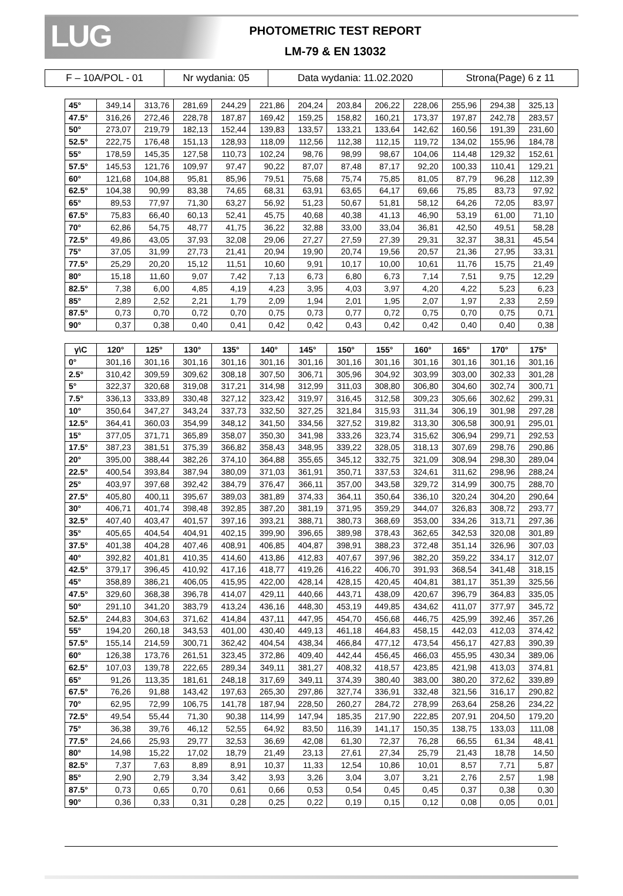LUG
PHOTOMETRIC TEST REPORT
LM-79 & EN 13032
| F – 10A/POL - 01 | Nr wydania: 05 | Data wydania: 11.02.2020 | Strona(Page) 6 z 11 |
| 45° | 349,14 | 313,76 | 281,69 | 244,29 | 221,86 | 204,24 | 203,84 | 206,22 | 228,06 | 255,96 | 294,38 | 325,13 |
| 47.5° | 316,26 | 272,46 | 228,78 | 187,87 | 169,42 | 159,25 | 158,82 | 160,21 | 173,37 | 197,87 | 242,78 | 283,57 |
| 50° | 273,07 | 219,79 | 182,13 | 152,44 | 139,83 | 133,57 | 133,21 | 133,64 | 142,62 | 160,56 | 191,39 | 231,60 |
| 52.5° | 222,75 | 176,48 | 151,13 | 128,93 | 118,09 | 112,56 | 112,38 | 112,15 | 119,72 | 134,02 | 155,96 | 184,78 |
| 55° | 178,59 | 145,35 | 127,58 | 110,73 | 102,24 | 98,76 | 98,99 | 98,67 | 104,06 | 114,48 | 129,32 | 152,61 |
| 57.5° | 145,53 | 121,76 | 109,97 | 97,47 | 90,22 | 87,07 | 87,48 | 87,17 | 92,20 | 100,33 | 110,41 | 129,21 |
| 60° | 121,68 | 104,88 | 95,81 | 85,96 | 79,51 | 75,68 | 75,74 | 75,85 | 81,05 | 87,79 | 96,28 | 112,39 |
| 62.5° | 104,38 | 90,99 | 83,38 | 74,65 | 68,31 | 63,91 | 63,65 | 64,17 | 69,66 | 75,85 | 83,73 | 97,92 |
| 65° | 89,53 | 77,97 | 71,30 | 63,27 | 56,92 | 51,23 | 50,67 | 51,81 | 58,12 | 64,26 | 72,05 | 83,97 |
| 67.5° | 75,83 | 66,40 | 60,13 | 52,41 | 45,75 | 40,68 | 40,38 | 41,13 | 46,90 | 53,19 | 61,00 | 71,10 |
| 70° | 62,86 | 54,75 | 48,77 | 41,75 | 36,22 | 32,88 | 33,00 | 33,04 | 36,81 | 42,50 | 49,51 | 58,28 |
| 72.5° | 49,86 | 43,05 | 37,93 | 32,08 | 29,06 | 27,27 | 27,59 | 27,39 | 29,31 | 32,37 | 38,31 | 45,54 |
| 75° | 37,05 | 31,99 | 27,73 | 21,41 | 20,94 | 19,90 | 20,74 | 19,56 | 20,57 | 21,36 | 27,95 | 33,31 |
| 77.5° | 25,29 | 20,20 | 15,12 | 11,51 | 10,60 | 9,91 | 10,17 | 10,00 | 10,61 | 11,76 | 15,75 | 21,49 |
| 80° | 15,18 | 11,60 | 9,07 | 7,42 | 7,13 | 6,73 | 6,80 | 6,73 | 7,14 | 7,51 | 9,75 | 12,29 |
| 82.5° | 7,38 | 6,00 | 4,85 | 4,19 | 4,23 | 3,95 | 4,03 | 3,97 | 4,20 | 4,22 | 5,23 | 6,23 |
| 85° | 2,89 | 2,52 | 2,21 | 1,79 | 2,09 | 1,94 | 2,01 | 1,95 | 2,07 | 1,97 | 2,33 | 2,59 |
| 87.5° | 0,73 | 0,70 | 0,72 | 0,70 | 0,75 | 0,73 | 0,77 | 0,72 | 0,75 | 0,70 | 0,75 | 0,71 |
| 90° | 0,37 | 0,38 | 0,40 | 0,41 | 0,42 | 0,42 | 0,43 | 0,42 | 0,42 | 0,40 | 0,40 | 0,38 |
| γ\C | 120° | 125° | 130° | 135° | 140° | 145° | 150° | 155° | 160° | 165° | 170° | 175° |
| --- | --- | --- | --- | --- | --- | --- | --- | --- | --- | --- | --- | --- |
| 0° | 301,16 | 301,16 | 301,16 | 301,16 | 301,16 | 301,16 | 301,16 | 301,16 | 301,16 | 301,16 | 301,16 | 301,16 |
| 2.5° | 310,42 | 309,59 | 309,62 | 308,18 | 307,50 | 306,71 | 305,96 | 304,92 | 303,99 | 303,00 | 302,33 | 301,28 |
| 5° | 322,37 | 320,68 | 319,08 | 317,21 | 314,98 | 312,99 | 311,03 | 308,80 | 306,80 | 304,60 | 302,74 | 300,71 |
| 7.5° | 336,13 | 333,89 | 330,48 | 327,12 | 323,42 | 319,97 | 316,45 | 312,58 | 309,23 | 305,66 | 302,62 | 299,31 |
| 10° | 350,64 | 347,27 | 343,24 | 337,73 | 332,50 | 327,25 | 321,84 | 315,93 | 311,34 | 306,19 | 301,98 | 297,28 |
| 12.5° | 364,41 | 360,03 | 354,99 | 348,12 | 341,50 | 334,56 | 327,52 | 319,82 | 313,30 | 306,58 | 300,91 | 295,01 |
| 15° | 377,05 | 371,71 | 365,89 | 358,07 | 350,30 | 341,98 | 333,26 | 323,74 | 315,62 | 306,94 | 299,71 | 292,53 |
| 17.5° | 387,23 | 381,51 | 375,39 | 366,82 | 358,43 | 348,95 | 339,22 | 328,05 | 318,13 | 307,69 | 298,76 | 290,86 |
| 20° | 395,00 | 388,44 | 382,26 | 374,10 | 364,88 | 355,65 | 345,12 | 332,75 | 321,09 | 308,94 | 298,30 | 289,04 |
| 22.5° | 400,54 | 393,84 | 387,94 | 380,09 | 371,03 | 361,91 | 350,71 | 337,53 | 324,61 | 311,62 | 298,96 | 288,24 |
| 25° | 403,97 | 397,68 | 392,42 | 384,79 | 376,47 | 366,11 | 357,00 | 343,58 | 329,72 | 314,99 | 300,75 | 288,70 |
| 27.5° | 405,80 | 400,11 | 395,67 | 389,03 | 381,89 | 374,33 | 364,11 | 350,64 | 336,10 | 320,24 | 304,20 | 290,64 |
| 30° | 406,71 | 401,74 | 398,48 | 392,85 | 387,20 | 381,19 | 371,95 | 359,29 | 344,07 | 326,83 | 308,72 | 293,77 |
| 32.5° | 407,40 | 403,47 | 401,57 | 397,16 | 393,21 | 388,71 | 380,73 | 368,69 | 353,00 | 334,26 | 313,71 | 297,36 |
| 35° | 405,65 | 404,54 | 404,91 | 402,15 | 399,90 | 396,65 | 389,98 | 378,43 | 362,65 | 342,53 | 320,08 | 301,89 |
| 37.5° | 401,38 | 404,28 | 407,46 | 408,91 | 406,85 | 404,87 | 398,91 | 388,23 | 372,48 | 351,14 | 326,96 | 307,03 |
| 40° | 392,82 | 401,81 | 410,35 | 414,60 | 413,86 | 412,83 | 407,67 | 397,96 | 382,20 | 359,22 | 334,17 | 312,07 |
| 42.5° | 379,17 | 396,45 | 410,92 | 417,16 | 418,77 | 419,26 | 416,22 | 406,70 | 391,93 | 368,54 | 341,48 | 318,15 |
| 45° | 358,89 | 386,21 | 406,05 | 415,95 | 422,00 | 428,14 | 428,15 | 420,45 | 404,81 | 381,17 | 351,39 | 325,56 |
| 47.5° | 329,60 | 368,38 | 396,78 | 414,07 | 429,11 | 440,66 | 443,71 | 438,09 | 420,67 | 396,79 | 364,83 | 335,05 |
| 50° | 291,10 | 341,20 | 383,79 | 413,24 | 436,16 | 448,30 | 453,19 | 449,85 | 434,62 | 411,07 | 377,97 | 345,72 |
| 52.5° | 244,83 | 304,63 | 371,62 | 414,84 | 437,11 | 447,95 | 454,70 | 456,68 | 446,75 | 425,99 | 392,46 | 357,26 |
| 55° | 194,20 | 260,18 | 343,53 | 401,00 | 430,40 | 449,13 | 461,18 | 464,83 | 458,15 | 442,03 | 412,03 | 374,42 |
| 57.5° | 155,14 | 214,59 | 300,71 | 362,42 | 404,54 | 438,34 | 466,84 | 477,12 | 473,54 | 456,17 | 427,83 | 390,39 |
| 60° | 126,38 | 173,76 | 261,51 | 323,45 | 372,86 | 409,40 | 442,44 | 456,45 | 466,03 | 455,95 | 430,34 | 389,06 |
| 62.5° | 107,03 | 139,78 | 222,65 | 289,34 | 349,11 | 381,27 | 408,32 | 418,57 | 423,85 | 421,98 | 413,03 | 374,81 |
| 65° | 91,26 | 113,35 | 181,61 | 248,18 | 317,69 | 349,11 | 374,39 | 380,40 | 383,00 | 380,20 | 372,62 | 339,89 |
| 67.5° | 76,26 | 91,88 | 143,42 | 197,63 | 265,30 | 297,86 | 327,74 | 336,91 | 332,48 | 321,56 | 316,17 | 290,82 |
| 70° | 62,95 | 72,99 | 106,75 | 141,78 | 187,94 | 228,50 | 260,27 | 284,72 | 278,99 | 263,64 | 258,26 | 234,22 |
| 72.5° | 49,54 | 55,44 | 71,30 | 90,38 | 114,99 | 147,94 | 185,35 | 217,90 | 222,85 | 207,91 | 204,50 | 179,20 |
| 75° | 36,38 | 39,76 | 46,12 | 52,55 | 64,92 | 83,50 | 116,39 | 141,17 | 150,35 | 138,75 | 133,03 | 111,08 |
| 77.5° | 24,66 | 25,93 | 29,77 | 32,53 | 36,69 | 42,08 | 61,30 | 72,37 | 76,28 | 66,55 | 61,34 | 48,41 |
| 80° | 14,98 | 15,22 | 17,02 | 18,79 | 21,49 | 23,13 | 27,61 | 27,34 | 25,79 | 21,43 | 18,78 | 14,50 |
| 82.5° | 7,37 | 7,63 | 8,89 | 8,91 | 10,37 | 11,33 | 12,54 | 10,86 | 10,01 | 8,57 | 7,71 | 5,87 |
| 85° | 2,90 | 2,79 | 3,34 | 3,42 | 3,93 | 3,26 | 3,04 | 3,07 | 3,21 | 2,76 | 2,57 | 1,98 |
| 87.5° | 0,73 | 0,65 | 0,70 | 0,61 | 0,66 | 0,53 | 0,54 | 0,45 | 0,45 | 0,37 | 0,38 | 0,30 |
| 90° | 0,36 | 0,33 | 0,31 | 0,28 | 0,25 | 0,22 | 0,19 | 0,15 | 0,12 | 0,08 | 0,05 | 0,01 |